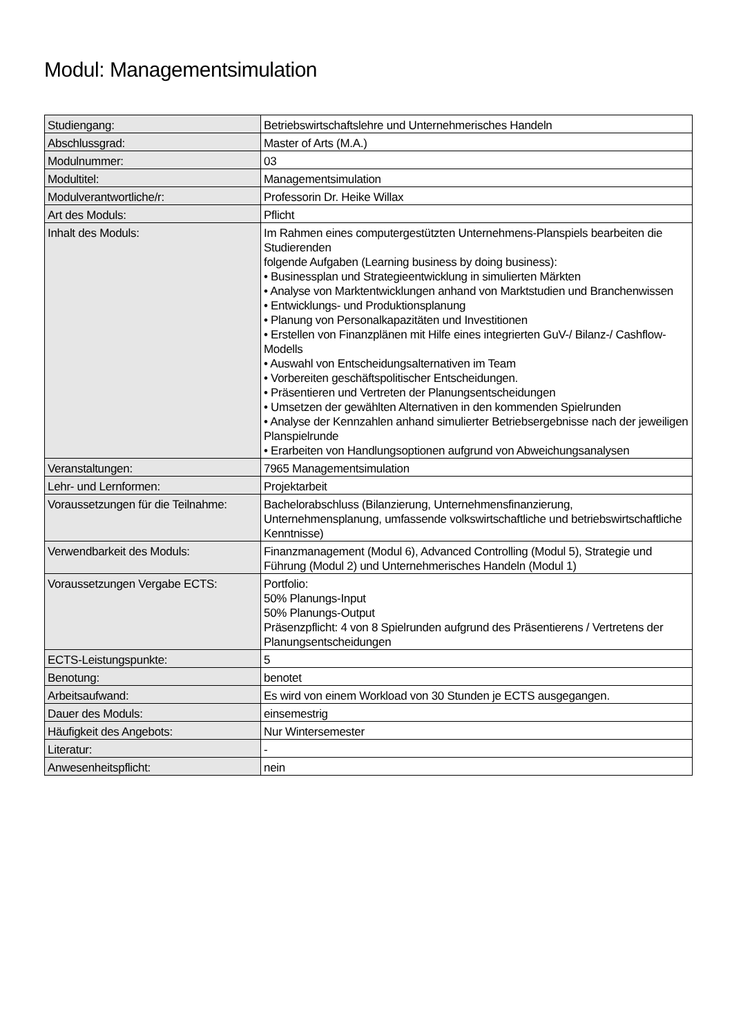Modul: Managementsimulation
| Studiengang: | Betriebswirtschaftslehre und Unternehmerisches Handeln |
| Abschlussgrad: | Master of Arts (M.A.) |
| Modulnummer: | 03 |
| Modultitel: | Managementsimulation |
| Modulverantwortliche/r: | Professorin Dr. Heike Willax |
| Art des Moduls: | Pflicht |
| Inhalt des Moduls: | Im Rahmen eines computergestützten Unternehmens-Planspiels bearbeiten die Studierenden folgende Aufgaben (Learning business by doing business): • Businessplan und Strategieentwicklung in simulierten Märkten • Analyse von Marktentwicklungen anhand von Marktstudien und Branchenwissen • Entwicklungs- und Produktionsplanung • Planung von Personalkapazitäten und Investitionen • Erstellen von Finanzplänen mit Hilfe eines integrierten GuV-/ Bilanz-/ Cashflow-Modells • Auswahl von Entscheidungsalternativen im Team • Vorbereiten geschäftspolitischer Entscheidungen. • Präsentieren und Vertreten der Planungsentscheidungen • Umsetzen der gewählten Alternativen in den kommenden Spielrunden • Analyse der Kennzahlen anhand simulierter Betriebsergebnisse nach der jeweiligen Planspielrunde • Erarbeiten von Handlungsoptionen aufgrund von Abweichungsanalysen |
| Veranstaltungen: | 7965 Managementsimulation |
| Lehr- und Lernformen: | Projektarbeit |
| Voraussetzungen für die Teilnahme: | Bachelorabschluss (Bilanzierung, Unternehmensfinanzierung, Unternehmensplanung, umfassende volkswirtschaftliche und betriebswirtschaftliche Kenntnisse) |
| Verwendbarkeit des Moduls: | Finanzmanagement (Modul 6), Advanced Controlling (Modul 5), Strategie und Führung (Modul 2) und Unternehmerisches Handeln (Modul 1) |
| Voraussetzungen Vergabe ECTS: | Portfolio: 50% Planungs-Input 50% Planungs-Output Präsenzpflicht: 4 von 8 Spielrunden aufgrund des Präsentierens / Vertretens der Planungsentscheidungen |
| ECTS-Leistungspunkte: | 5 |
| Benotung: | benotet |
| Arbeitsaufwand: | Es wird von einem Workload von 30 Stunden je ECTS ausgegangen. |
| Dauer des Moduls: | einsemestrig |
| Häufigkeit des Angebots: | Nur Wintersemester |
| Literatur: | - |
| Anwesenheitspflicht: | nein |